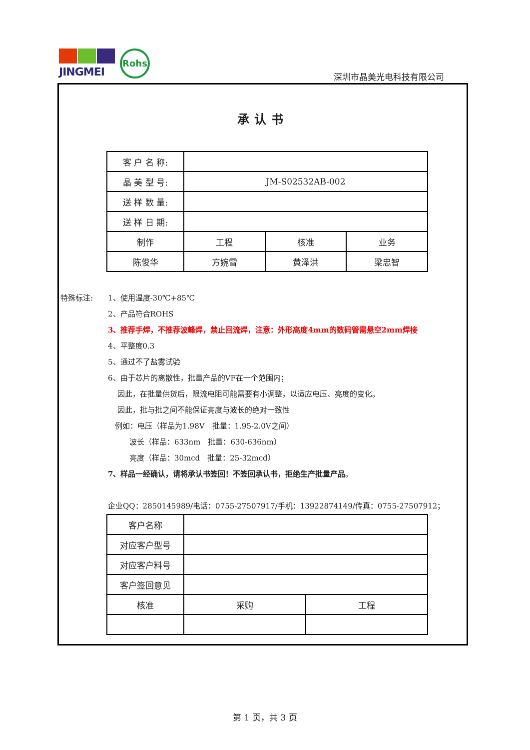JINGMEI Rohs
深圳市晶美光电科技有限公司
承认书
| 客 户 名 称: | | | |
| 晶 美 型 号: | JM-S02532AB-002 | | |
| 送 样 数 量: | | | |
| 送 样 日 期: | | | |
| 制作 | 工程 | 核准 | 业务 |
| 陈俊华 | 方婉雪 | 黄泽洪 | 梁忠智 |
特殊标注: 1、使用温度-30℃+85℃
2、产品符合ROHS
3、推荐手焊，不推荐波峰焊，禁止回流焊，注意：外形高度4mm的数码管需悬空2mm焊接
4、平整度0.3
5、通过不了盐雾试验
6、由于芯片的离散性，批量产品的VF在一个范围内；
因此，在批量供货后，限流电阻可能需要有小调整，以适应电压、亮度的变化。
因此，批与批之间不能保证亮度与波长的绝对一致性
例如：电压（样品为1.98V　批量：1.95-2.0V之间）
波长（样品：633nm　批量：630-636nm）
亮度（样品：30mcd　批量：25-32mcd）
7、样品一经确认，请将承认书签回！不签回承认书，拒绝生产批量产品。
企业QQ：2850145989/电话：0755-27507917/手机：13922874149/传真：0755-27507912；
| 客户名称 | | |
| 对应客户型号 | | |
| 对应客户料号 | | |
| 客户签回意见 | | |
| 核准 | 采购 | 工程 |
第 1 页，共 3 页